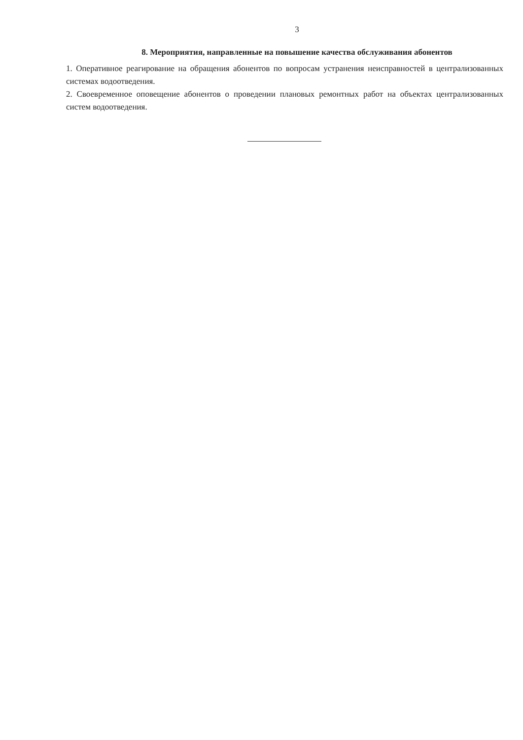3
8. Мероприятия, направленные на повышение качества обслуживания абонентов
1. Оперативное реагирование на обращения абонентов по вопросам устранения неисправностей в централизованных системах водоотведения.
2. Своевременное оповещение абонентов о проведении плановых ремонтных работ на объектах централизованных систем водоотведения.